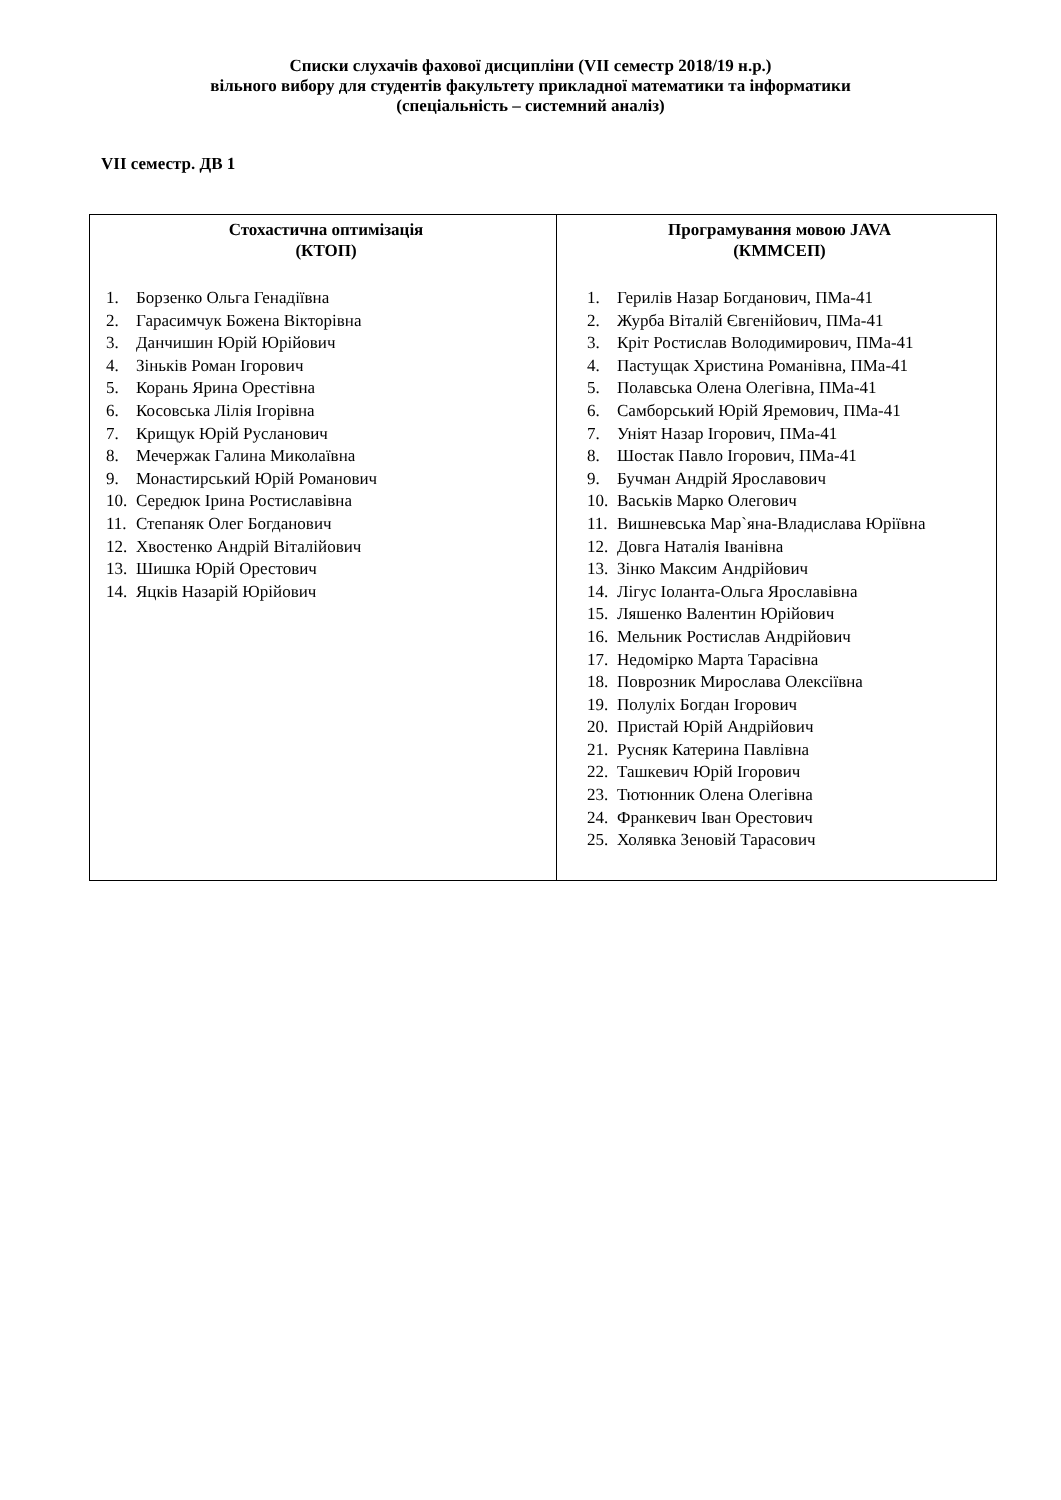Списки слухачів фахової дисципліни (VII семестр 2018/19 н.р.)
вільного вибору для студентів факультету прикладної математики та інформатики
(спеціальність – системний аналіз)
VII семестр. ДВ 1
| Стохастична оптимізація (КТОП) 1. Борзенко Ольга Генадіївна 2. Гарасимчук Божена Вікторівна 3. Данчишин Юрій Юрійович 4. Зіньків Роман Ігорович 5. Корань Ярина Орестівна 6. Косовська Лілія Ігорівна 7. Крищук Юрій Русланович 8. Мечержак Галина Миколаївна 9. Монастирський Юрій Романович 10. Середюк Ірина Ростиславівна 11. Степаняк Олег Богданович 12. Хвостенко Андрій Віталійович 13. Шишка Юрій Орестович 14. Яцків Назарій Юрійович | Програмування мовою JAVA (КММСЕП) 1. Герилів Назар Богданович, ПМа-41 2. Журба Віталій Євгенійович, ПМа-41 3. Кріт Ростислав Володимирович, ПМа-41 4. Пастущак Христина Романівна, ПМа-41 5. Полавська Олена Олегівна, ПМа-41 6. Самборський Юрій Яремович, ПМа-41 7. Уніят Назар Ігорович, ПМа-41 8. Шостак Павло Ігорович, ПМа-41 9. Бучман Андрій Ярославович 10. Васьків Марко Олегович 11. Вишневська Мар`яна-Владислава Юріївна 12. Довга Наталія Іванівна 13. Зінко Максим Андрійович 14. Лігус Іоланта-Ольга Ярославівна 15. Ляшенко Валентин Юрійович 16. Мельник Ростислав Андрійович 17. Недомірко Марта Тарасівна 18. Поврозник Мирослава Олексіївна 19. Полуліх Богдан Ігорович 20. Пристай Юрій Андрійович 21. Русняк Катерина Павлівна 22. Ташкевич Юрій Ігорович 23. Тютюнник Олена Олегівна 24. Франкевич Іван Орестович 25. Холявка Зеновій Тарасович |